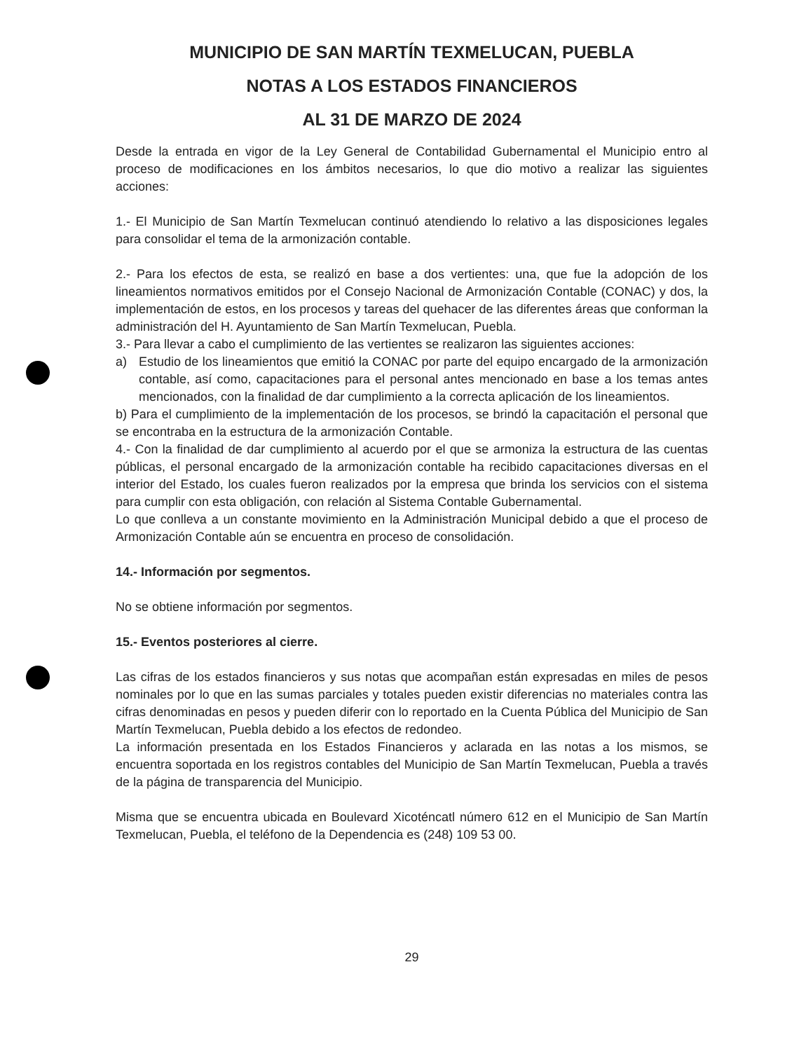MUNICIPIO DE SAN MARTÍN TEXMELUCAN, PUEBLA
NOTAS A LOS ESTADOS FINANCIEROS
AL 31 DE MARZO DE 2024
Desde la entrada en vigor de la Ley General de Contabilidad Gubernamental el Municipio entro al proceso de modificaciones en los ámbitos necesarios, lo que dio motivo a realizar las siguientes acciones:
1.- El Municipio de San Martín Texmelucan continuó atendiendo lo relativo a las disposiciones legales para consolidar el tema de la armonización contable.
2.- Para los efectos de esta, se realizó en base a dos vertientes: una, que fue la adopción de los lineamientos normativos emitidos por el Consejo Nacional de Armonización Contable (CONAC) y dos, la implementación de estos, en los procesos y tareas del quehacer de las diferentes áreas que conforman la administración del H. Ayuntamiento de San Martín Texmelucan, Puebla.
3.- Para llevar a cabo el cumplimiento de las vertientes se realizaron las siguientes acciones:
a) Estudio de los lineamientos que emitió la CONAC por parte del equipo encargado de la armonización contable, así como, capacitaciones para el personal antes mencionado en base a los temas antes mencionados, con la finalidad de dar cumplimiento a la correcta aplicación de los lineamientos.
b) Para el cumplimiento de la implementación de los procesos, se brindó la capacitación el personal que se encontraba en la estructura de la armonización Contable.
4.- Con la finalidad de dar cumplimiento al acuerdo por el que se armoniza la estructura de las cuentas públicas, el personal encargado de la armonización contable ha recibido capacitaciones diversas en el interior del Estado, los cuales fueron realizados por la empresa que brinda los servicios con el sistema para cumplir con esta obligación, con relación al Sistema Contable Gubernamental.
Lo que conlleva a un constante movimiento en la Administración Municipal debido a que el proceso de Armonización Contable aún se encuentra en proceso de consolidación.
14.- Información por segmentos.
No se obtiene información por segmentos.
15.- Eventos posteriores al cierre.
Las cifras de los estados financieros y sus notas que acompañan están expresadas en miles de pesos nominales por lo que en las sumas parciales y totales pueden existir diferencias no materiales contra las cifras denominadas en pesos y pueden diferir con lo reportado en la Cuenta Pública del Municipio de San Martín Texmelucan, Puebla debido a los efectos de redondeo.
La información presentada en los Estados Financieros y aclarada en las notas a los mismos, se encuentra soportada en los registros contables del Municipio de San Martín Texmelucan, Puebla a través de la página de transparencia del Municipio.
Misma que se encuentra ubicada en Boulevard Xicoténcatl número 612 en el Municipio de San Martín Texmelucan, Puebla, el teléfono de la Dependencia es (248) 109 53 00.
29